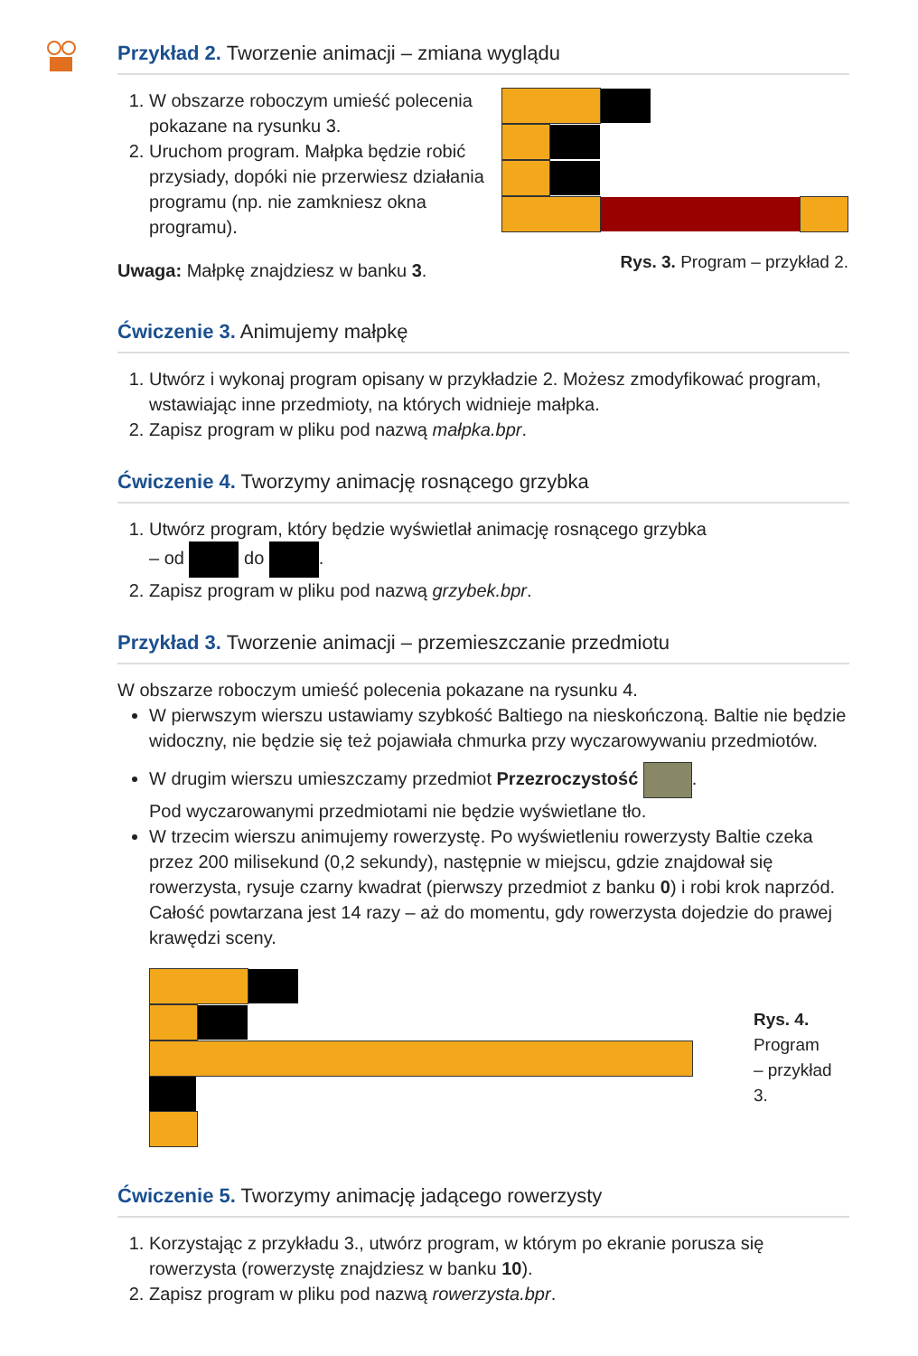Przykład 2. Tworzenie animacji – zmiana wyglądu
1. W obszarze roboczym umieść polecenia pokazane na rysunku 3.
2. Uruchom program. Małpka będzie robić przysiady, dopóki nie przerwiesz działania programu (np. nie zamkniesz okna programu).
Uwaga: Małpkę znajdziesz w banku 3.
Rys. 3. Program – przykład 2.
Ćwiczenie 3. Animujemy małpkę
1. Utwórz i wykonaj program opisany w przykładzie 2. Możesz zmodyfikować program, wstawiając inne przedmioty, na których widnieje małpka.
2. Zapisz program w pliku pod nazwą małpka.bpr.
Ćwiczenie 4. Tworzymy animację rosnącego grzybka
1. Utwórz program, który będzie wyświetlał animację rosnącego grzybka
– od do .
2. Zapisz program w pliku pod nazwą grzybek.bpr.
Przykład 3. Tworzenie animacji – przemieszczanie przedmiotu
W obszarze roboczym umieść polecenia pokazane na rysunku 4.
W pierwszym wierszu ustawiamy szybkość Baltiego na nieskończoną. Baltie nie będzie widoczny, nie będzie się też pojawiała chmurka przy wyczarowywaniu przedmiotów.
W drugim wierszu umieszczamy przedmiot Przezroczystość .
Pod wyczarowanymi przedmiotami nie będzie wyświetlane tło.
W trzecim wierszu animujemy rowerzystę. Po wyświetleniu rowerzysty Baltie czeka przez 200 milisekund (0,2 sekundy), następnie w miejscu, gdzie znajdował się rowerzysta, rysuje czarny kwadrat (pierwszy przedmiot z banku 0) i robi krok naprzód. Całość powtarzana jest 14 razy – aż do momentu, gdy rowerzysta dojedzie do prawej krawędzi sceny.
Rys. 4.
Program
– przykład 3.
Ćwiczenie 5. Tworzymy animację jadącego rowerzysty
1. Korzystając z przykładu 3., utwórz program, w którym po ekranie porusza się rowerzysta (rowerzystę znajdziesz w banku 10).
2. Zapisz program w pliku pod nazwą rowerzysta.bpr.